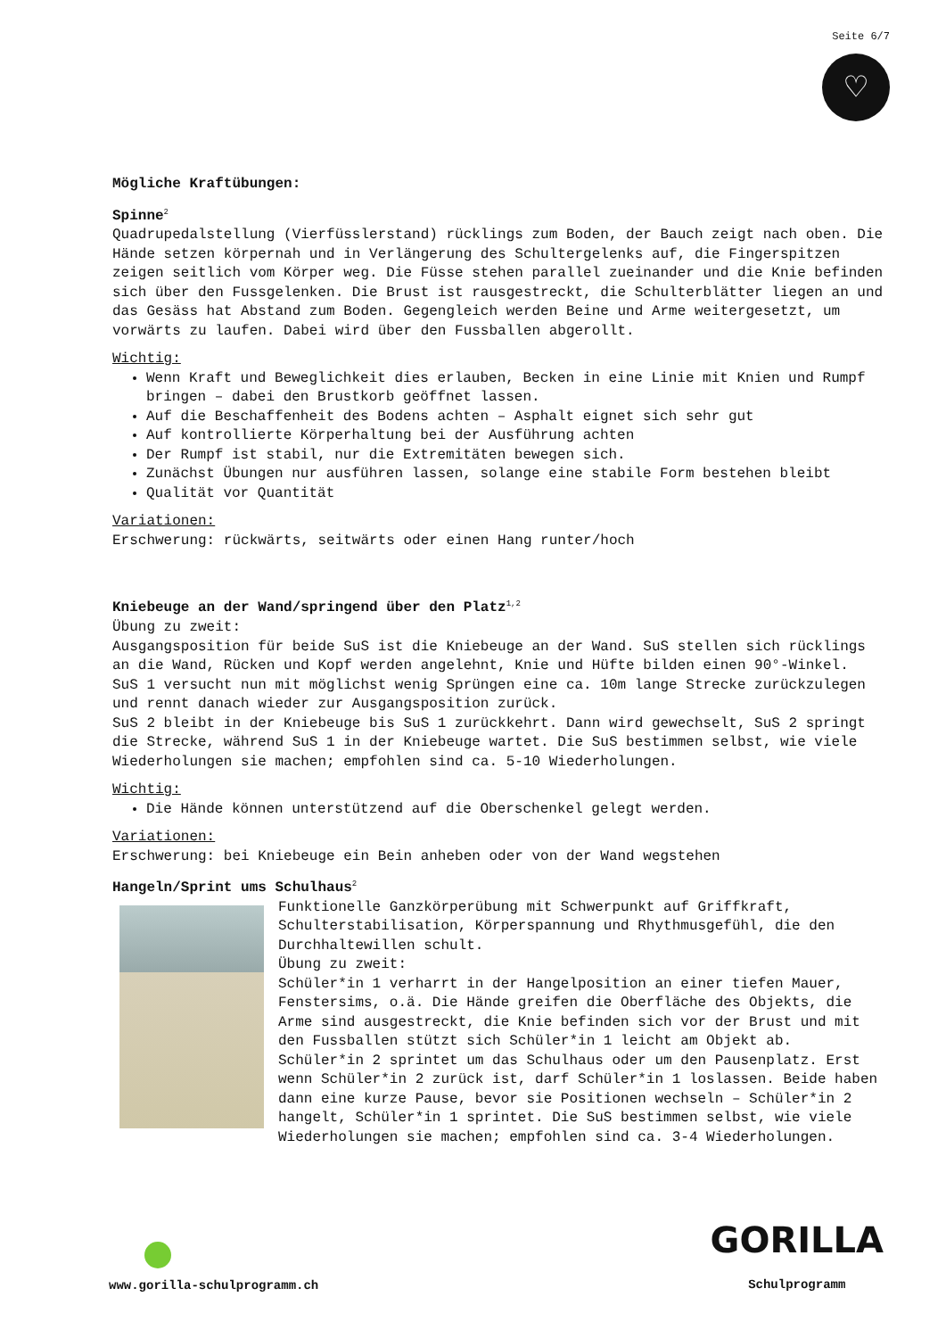Seite 6/7
♡
Mögliche Kraftübungen:
Spinne<sup>2</sup>
Quadrupedalstellung (Vierfüsslerstand) rücklings zum Boden, der Bauch zeigt nach oben. Die Hände setzen körpernah und in Verlängerung des Schultergelenks auf, die Fingerspitzen zeigen seitlich vom Körper weg. Die Füsse stehen parallel zueinander und die Knie befinden sich über den Fussgelenken. Die Brust ist rausgestreckt, die Schulterblätter liegen an und das Gesäss hat Abstand zum Boden. Gegengleich werden Beine und Arme weitergesetzt, um vorwärts zu laufen. Dabei wird über den Fussballen abgerollt.
Wichtig:
Wenn Kraft und Beweglichkeit dies erlauben, Becken in eine Linie mit Knien und Rumpf bringen – dabei den Brustkorb geöffnet lassen.
Auf die Beschaffenheit des Bodens achten – Asphalt eignet sich sehr gut
Auf kontrollierte Körperhaltung bei der Ausführung achten
Der Rumpf ist stabil, nur die Extremitäten bewegen sich.
Zunächst Übungen nur ausführen lassen, solange eine stabile Form bestehen bleibt
Qualität vor Quantität
Variationen:
Erschwerung: rückwärts, seitwärts oder einen Hang runter/hoch
Kniebeuge an der Wand/springend über den Platz<sup>1,2</sup>
Übung zu zweit:
Ausgangsposition für beide SuS ist die Kniebeuge an der Wand. SuS stellen sich rücklings an die Wand, Rücken und Kopf werden angelehnt, Knie und Hüfte bilden einen 90°-Winkel.
SuS 1 versucht nun mit möglichst wenig Sprüngen eine ca. 10m lange Strecke zurückzulegen und rennt danach wieder zur Ausgangsposition zurück.
SuS 2 bleibt in der Kniebeuge bis SuS 1 zurückkehrt. Dann wird gewechselt, SuS 2 springt die Strecke, während SuS 1 in der Kniebeuge wartet. Die SuS bestimmen selbst, wie viele Wiederholungen sie machen; empfohlen sind ca. 5-10 Wiederholungen.
Wichtig:
Die Hände können unterstützend auf die Oberschenkel gelegt werden.
Variationen:
Erschwerung: bei Kniebeuge ein Bein anheben oder von der Wand wegstehen
Hangeln/Sprint ums Schulhaus<sup>2</sup>
Funktionelle Ganzkörperübung mit Schwerpunkt auf Griffkraft, Schulterstabilisation, Körperspannung und Rhythmusgefühl, die den Durchhaltewillen schult.
Übung zu zweit:
Schüler*in 1 verharrt in der Hangelposition an einer tiefen Mauer, Fenstersims, o.ä. Die Hände greifen die Oberfläche des Objekts, die Arme sind ausgestreckt, die Knie befinden sich vor der Brust und mit den Fussballen stützt sich Schüler*in 1 leicht am Objekt ab.
Schüler*in 2 sprintet um das Schulhaus oder um den Pausenplatz. Erst wenn Schüler*in 2 zurück ist, darf Schüler*in 1 loslassen. Beide haben dann eine kurze Pause, bevor sie Positionen wechseln – Schüler*in 2 hangelt, Schüler*in 1 sprintet. Die SuS bestimmen selbst, wie viele Wiederholungen sie machen; empfohlen sind ca. 3-4 Wiederholungen.
www.gorilla-schulprogramm.ch
GORILLA
Schulprogramm